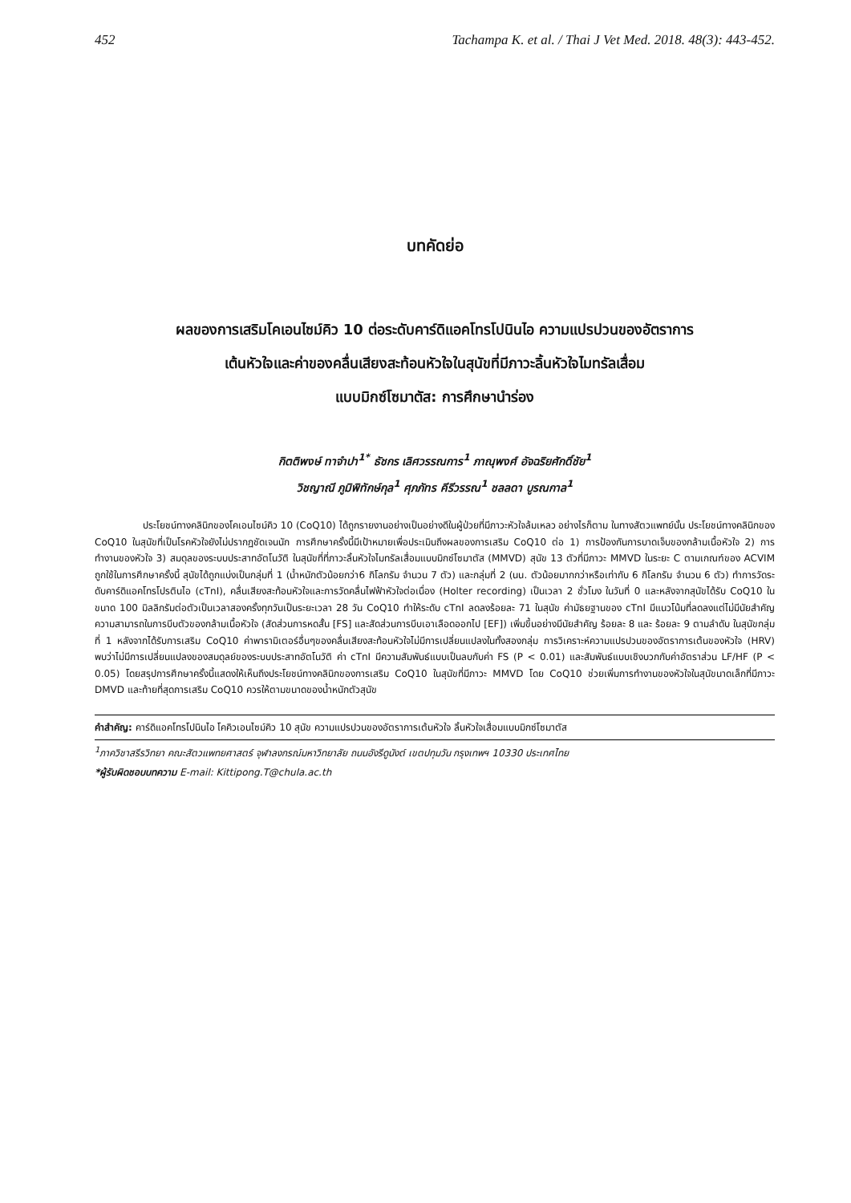452 Tachampa K. et al. / Thai J Vet Med. 2018. 48(3): 443-452.
บทคัดย่อ
ผลของการเสริมโคเอนไซม์คิว 10 ต่อระดับคาร์ดิแอคโทรโปนินไอ ความแปรปวนของอัตราการ
เต้นหัวใจและค่าของคลื่นเสียงสะท้อนหัวใจในสุนัขที่มีภาวะลิ้นหัวใจไมทรัลเสื่อม
แบบมิกซ์โซมาตัส: การศึกษานำร่อง
กิตติพงษ์ ทาจำปา<sup>1*</sup> ธัชกร เลิศวรรณการ<sup>1</sup> ภาณุพงศ์ อัจฉริยศักดิ์ชัย<sup>1</sup>
วิชญาณี ภูมิพิทักษ์กุล<sup>1</sup> ศุภภัทร คีรีวรรณ<sup>1</sup> ชลลดา บูรณกาล<sup>1</sup>
ประโยชน์ทางคลินิกของโคเอนไซม์คิว 10 (CoQ10) ได้ถูกรายงานอย่างเป็นอย่างดีในผู้ป่วยที่มีภาวะหัวใจล้มเหลว อย่างไรก็ตาม ในทางสัตวแพทย์นั้น ประโยชน์ทางคลินิกของ CoQ10 ในสุนัขที่เป็นโรคหัวใจยังไม่ปรากฏชัดเจนนัก การศึกษาครั้งนี้มีเป้าหมายเพื่อประเมินถึงผลของการเสริม CoQ10 ต่อ 1) การป้องกันการบาดเจ็บของกล้ามเนื้อหัวใจ 2) การทำงานของหัวใจ 3) สมดุลของระบบประสาทอัตโนวัติ ในสุนัขที่ที่ภาวะลิ้นหัวใจไมทรัลเสื่อมแบบมิกซ์โซมาตัส (MMVD) สุนัข 13 ตัวที่มีภาวะ MMVD ในระยะ C ตามเกณฑ์ของ ACVIM ถูกใช้ในการศึกษาครั้งนี้ สุนัขได้ถูกแบ่งเป็นกลุ่มที่ 1 (น้ำหนักตัวน้อยกว่า6 กิโลกรัม จำนวน 7 ตัว) และกลุ่มที่ 2 (นน. ตัวน้อยมากกว่าหรือเท่ากับ 6 กิโลกรัม จำนวน 6 ตัว) ทำการวัดระดับคาร์ดิแอคโทรโปรตินไอ (cTnI), คลื่นเสียงสะท้อนหัวใจและการวัดคลื่นไฟฟ้าหัวใจต่อเนื่อง (Holter recording) เป็นเวลา 2 ชั่วโมง ในวันที่ 0 และหลังจากสุนัขได้รับ CoQ10 ในขนาด 100 มิลลิกรัมต่อตัวเป็นเวลาสองครั้งทุกวันเป็นระยะเวลา 28 วัน CoQ10 ทำให้ระดับ cTnI ลดลงร้อยละ 71 ในสุนัข ค่ามัธยฐานของ cTnI มีแนวโน้มที่ลดลงแต่ไม่มีนัยสำคัญ ความสามารถในการบีบตัวของกล้ามเนื้อหัวใจ (สัดส่วนการหดสั้น [FS] และสัดส่วนการบีบเอาเลือดออกไป [EF]) เพิ่มขึ้นอย่างมีนัยสำคัญ ร้อยละ 8 และ ร้อยละ 9 ตามลำดับ ในสุนัขกลุ่มที่ 1 หลังจากได้รับการเสริม CoQ10 ค่าพารามิเตอร์อื่นๆของคลื่นเสียงสะท้อนหัวใจไม่มีการเปลี่ยนแปลงในทั้งสองกลุ่ม การวิเคราะห์ความแปรปวนของอัตราการเต้นของหัวใจ (HRV) พบว่าไม่มีการเปลี่ยนแปลงของสมดุลย์ของระบบประสาทอัตโนวัติ ค่า cTnI มีความสัมพันธ์แบบเป็นลบกับค่า FS (P < 0.01) และสัมพันธ์แบบเชิงบวกกับค่าอัตราส่วน LF/HF (P < 0.05) โดยสรุปการศึกษาครั้งนี้แสดงให้เห็นถึงประโยชน์ทางคลินิกของการเสริม CoQ10 ในสุนัขที่มีภาวะ MMVD โดย CoQ10 ช่วยเพิ่มการทำงานของหัวใจในสุนัขนาดเล็กที่มีภาวะ DMVD และท้ายที่สุดการเสริม CoQ10 ควรให้ตามขนาดของน้ำหนักตัวสุนัข
คำสำคัญ: คาร์ดิแอคโทรโปนินไอ โคคิวเอนไซม์คิว 10 สุนัข ความแปรปวนของอัตราการเต้นหัวใจ ลิ้นหัวใจเสื่อมแบบมิกซ์โซมาตัส
<sup>1</sup> ภาควิชาสรีรวิทยา คณะสัตวแพทยศาสตร์ จุฬาลงกรณ์มหาวิทยาลัย ถนนอังรีดูนังต์ เขตปทุมวัน กรุงเทพฯ 10330 ประเทศไทย
*ผู้รับผิดชอบบทความ E-mail: Kittipong.T@chula.ac.th